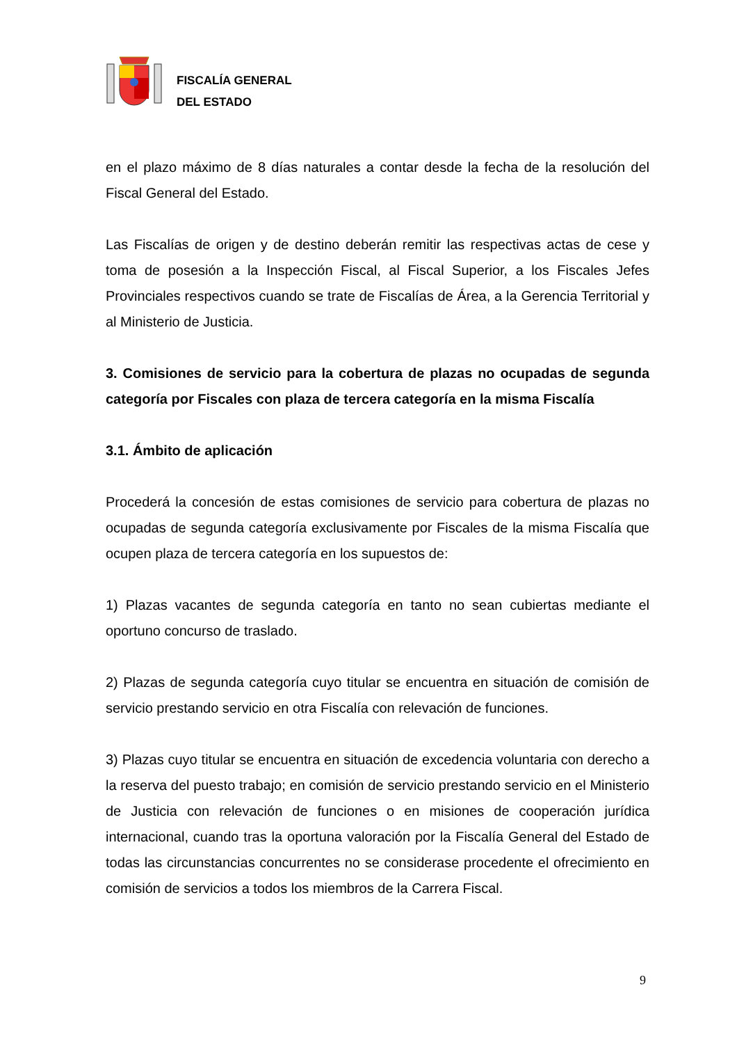FISCALÍA GENERAL
DEL ESTADO
en el plazo máximo de 8 días naturales a contar desde la fecha de la resolución del Fiscal General del Estado.
Las Fiscalías de origen y de destino deberán remitir las respectivas actas de cese y toma de posesión a la Inspección Fiscal, al Fiscal Superior, a los Fiscales Jefes Provinciales respectivos cuando se trate de Fiscalías de Área, a la Gerencia Territorial y al Ministerio de Justicia.
3. Comisiones de servicio para la cobertura de plazas no ocupadas de segunda categoría por Fiscales con plaza de tercera categoría en la misma Fiscalía
3.1. Ámbito de aplicación
Procederá la concesión de estas comisiones de servicio para cobertura de plazas no ocupadas de segunda categoría exclusivamente por Fiscales de la misma Fiscalía que ocupen plaza de tercera categoría en los supuestos de:
1) Plazas vacantes de segunda categoría en tanto no sean cubiertas mediante el oportuno concurso de traslado.
2) Plazas de segunda categoría cuyo titular se encuentra en situación de comisión de servicio prestando servicio en otra Fiscalía con relevación de funciones.
3) Plazas cuyo titular se encuentra en situación de excedencia voluntaria con derecho a la reserva del puesto trabajo; en comisión de servicio prestando servicio en el Ministerio de Justicia con relevación de funciones o en misiones de cooperación jurídica internacional, cuando tras la oportuna valoración por la Fiscalía General del Estado de todas las circunstancias concurrentes no se considerase procedente el ofrecimiento en comisión de servicios a todos los miembros de la Carrera Fiscal.
9